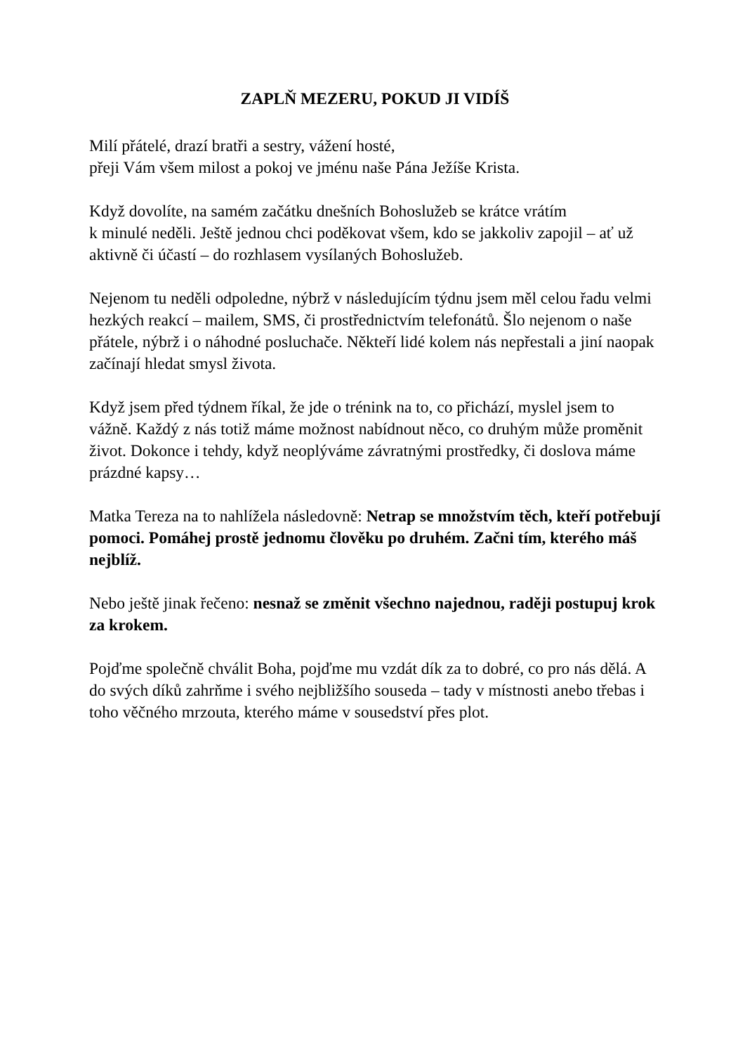ZAPLŇ MEZERU, POKUD JI VIDÍŠ
Milí přátelé, drazí bratři a sestry, vážení hosté,
přeji Vám všem milost a pokoj ve jménu naše Pána Ježíše Krista.
Když dovolíte, na samém začátku dnešních Bohoslužeb se krátce vrátím
k minulé neděli. Ještě jednou chci poděkovat všem, kdo se jakkoliv zapojil – ať už aktivně či účastí – do rozhlasem vysílaných Bohoslužeb.
Nejenom tu neděli odpoledne, nýbrž v následujícím týdnu jsem měl celou řadu velmi hezkých reakcí – mailem, SMS, či prostřednictvím telefonátů. Šlo nejenom o naše přátele, nýbrž i o náhodné posluchače. Někteří lidé kolem nás nepřestali a jiní naopak začínají hledat smysl života.
Když jsem před týdnem říkal, že jde o trénink na to, co přichází, myslel jsem to vážně. Každý z nás totiž máme možnost nabídnout něco, co druhým může proměnit život. Dokonce i tehdy, když neoplýváme závratnými prostředky, či doslova máme prázdné kapsy…
Matka Tereza na to nahlížela následovně: Netrap se množstvím těch, kteří potřebují pomoci. Pomáhej prostě jednomu člověku po druhém. Začni tím, kterého máš nejblíž.
Nebo ještě jinak řečeno: nesnaž se změnit všechno najednou, raději postupuj krok za krokem.
Pojďme společně chválit Boha, pojďme mu vzdát dík za to dobré, co pro nás dělá. A do svých díků zahrňme i svého nejbližšího souseda – tady v místnosti anebo třebas i toho věčného mrzouta, kterého máme v sousedství přes plot.